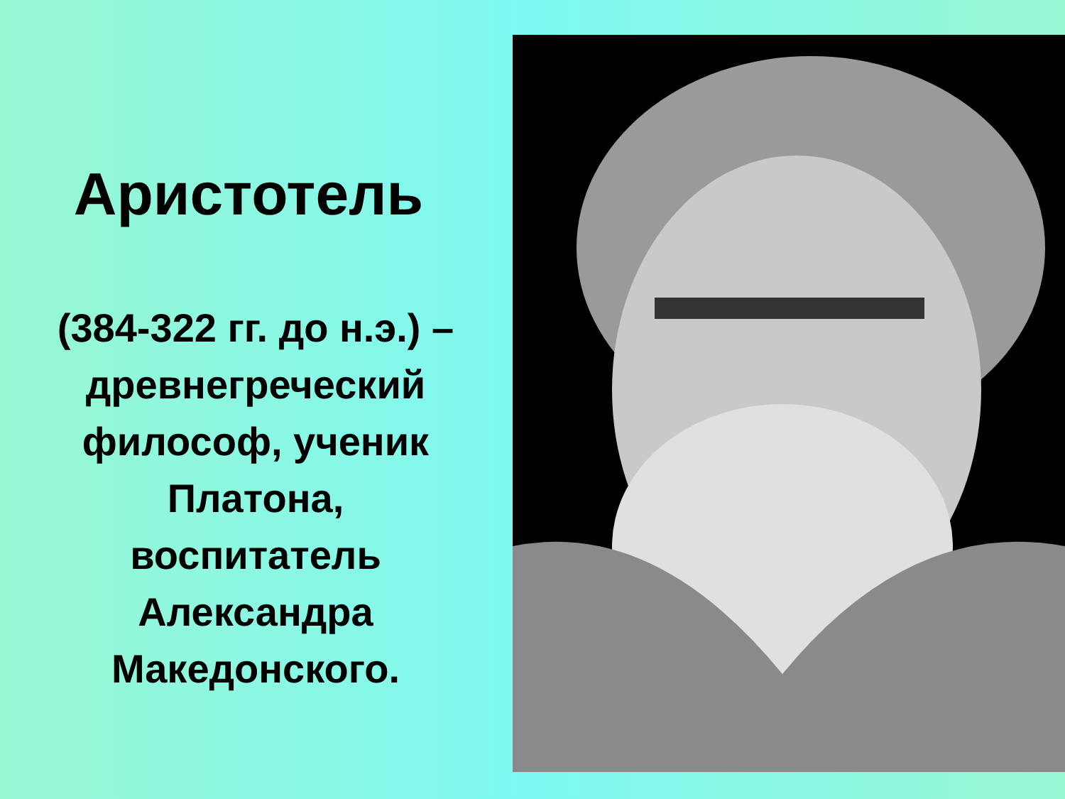Аристотель
(384-322 гг. до н.э.) –
древнегреческий
философ, ученик
Платона,
воспитатель
Александра
Македонского.